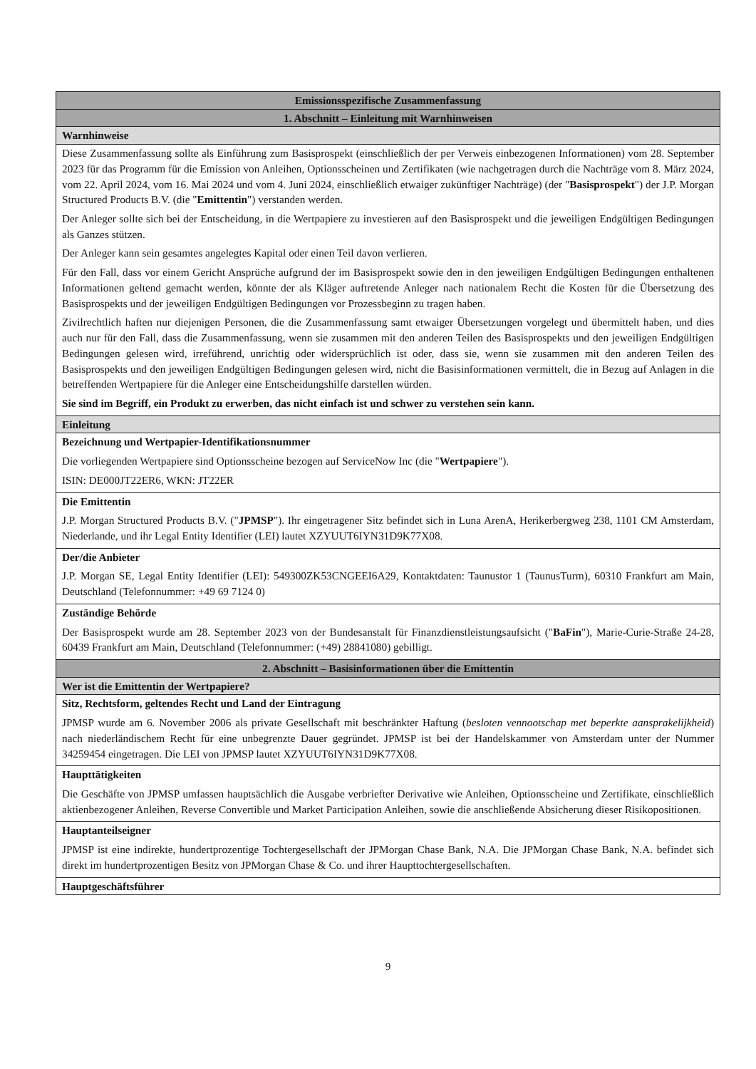| Emissionsspezifische Zusammenfassung |
| 1. Abschnitt – Einleitung mit Warnhinweisen |
| Warnhinweise |
| Diese Zusammenfassung sollte als Einführung zum Basisprospekt (einschließlich der per Verweis einbezogenen Informationen) vom 28. September 2023 für das Programm für die Emission von Anleihen, Optionsscheinen und Zertifikaten (wie nachgetragen durch die Nachträge vom 8. März 2024, vom 22. April 2024, vom 16. Mai 2024 und vom 4. Juni 2024, einschließlich etwaiger zukünftiger Nachträge) (der " Basisprospekt ") der J.P. Morgan Structured Products B.V. (die " Emittentin ") verstanden werden. Der Anleger sollte sich bei der Entscheidung, in die Wertpapiere zu investieren auf den Basisprospekt und die jeweiligen Endgültigen Bedingungen als Ganzes stützen. Der Anleger kann sein gesamtes angelegtes Kapital oder einen Teil davon verlieren. Für den Fall, dass vor einem Gericht Ansprüche aufgrund der im Basisprospekt sowie den in den jeweiligen Endgültigen Bedingungen enthaltenen Informationen geltend gemacht werden, könnte der als Kläger auftretende Anleger nach nationalem Recht die Kosten für die Übersetzung des Basisprospekts und der jeweiligen Endgültigen Bedingungen vor Prozessbeginn zu tragen haben. Zivilrechtlich haften nur diejenigen Personen, die die Zusammenfassung samt etwaiger Übersetzungen vorgelegt und übermittelt haben, und dies auch nur für den Fall, dass die Zusammenfassung, wenn sie zusammen mit den anderen Teilen des Basisprospekts und den jeweiligen Endgültigen Bedingungen gelesen wird, irreführend, unrichtig oder widersprüchlich ist oder, dass sie, wenn sie zusammen mit den anderen Teilen des Basisprospekts und den jeweiligen Endgültigen Bedingungen gelesen wird, nicht die Basisinformationen vermittelt, die in Bezug auf Anlagen in die betreffenden Wertpapiere für die Anleger eine Entscheidungshilfe darstellen würden. Sie sind im Begriff, ein Produkt zu erwerben, das nicht einfach ist und schwer zu verstehen sein kann. |
| Einleitung |
| Bezeichnung und Wertpapier-Identifikationsnummer Die vorliegenden Wertpapiere sind Optionsscheine bezogen auf ServiceNow Inc (die " Wertpapiere "). ISIN: DE000JT22ER6, WKN: JT22ER |
| Die Emittentin J.P. Morgan Structured Products B.V. (" JPMSP "). Ihr eingetragener Sitz befindet sich in Luna ArenA, Herikerbergweg 238, 1101 CM Amsterdam, Niederlande, und ihr Legal Entity Identifier (LEI) lautet XZYUUT6IYN31D9K77X08. |
| Der/die Anbieter J.P. Morgan SE, Legal Entity Identifier (LEI): 549300ZK53CNGEEI6A29, Kontaktdaten: Taunustor 1 (TaunusTurm), 60310 Frankfurt am Main, Deutschland (Telefonnummer: +49 69 7124 0) |
| Zuständige Behörde Der Basisprospekt wurde am 28. September 2023 von der Bundesanstalt für Finanzdienstleistungsaufsicht (" BaFin "), Marie-Curie-Straße 24-28, 60439 Frankfurt am Main, Deutschland (Telefonnummer: (+49) 28841080) gebilligt. |
| 2. Abschnitt – Basisinformationen über die Emittentin |
| Wer ist die Emittentin der Wertpapiere? |
| Sitz, Rechtsform, geltendes Recht und Land der Eintragung JPMSP wurde am 6. November 2006 als private Gesellschaft mit beschränkter Haftung ( besloten vennootschap met beperkte aansprakelijkheid ) nach niederländischem Recht für eine unbegrenzte Dauer gegründet. JPMSP ist bei der Handelskammer von Amsterdam unter der Nummer 34259454 eingetragen. Die LEI von JPMSP lautet XZYUUT6IYN31D9K77X08. |
| Haupttätigkeiten Die Geschäfte von JPMSP umfassen hauptsächlich die Ausgabe verbriefter Derivative wie Anleihen, Optionsscheine und Zertifikate, einschließlich aktienbezogener Anleihen, Reverse Convertible und Market Participation Anleihen, sowie die anschließende Absicherung dieser Risikopositionen. |
| Hauptanteilseigner JPMSP ist eine indirekte, hundertprozentige Tochtergesellschaft der JPMorgan Chase Bank, N.A. Die JPMorgan Chase Bank, N.A. befindet sich direkt im hundertprozentigen Besitz von JPMorgan Chase & Co. und ihrer Haupttochtergesellschaften. |
| Hauptgeschäftsführer |
9